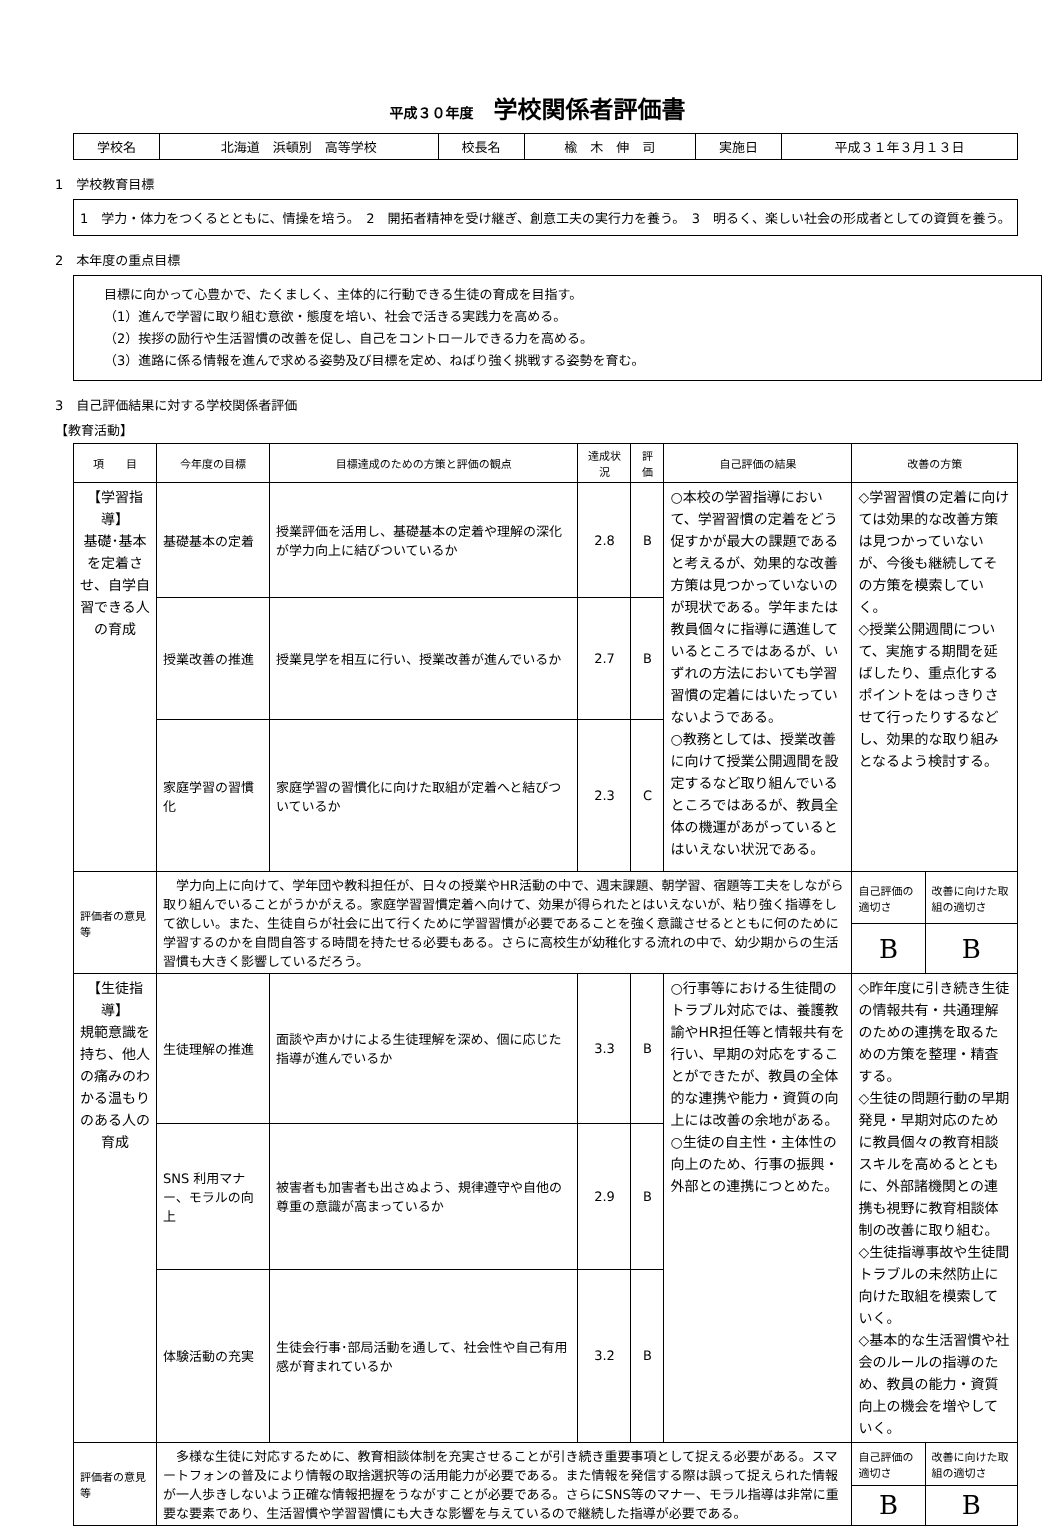平成３０年度 学校関係者評価書
| 学校名 | 北海道 浜頓別 高等学校 | 校長名 | 楡 木 伸 司 | 実施日 | 平成３１年３月１３日 |
1　学校教育目標
1　学力・体力をつくるとともに、情操を培う。　2　開拓者精神を受け継ぎ、創意工夫の実行力を養う。　3　明るく、楽しい社会の形成者としての資質を養う。
2　本年度の重点目標
目標に向かって心豊かで、たくましく、主体的に行動できる生徒の育成を目指す。
（1）進んで学習に取り組む意欲・態度を培い、社会で活きる実践力を高める。
（2）挨拶の励行や生活習慣の改善を促し、自己をコントロールできる力を高める。
（3）進路に係る情報を進んで求める姿勢及び目標を定め、ねばり強く挑戦する姿勢を育む。
3　自己評価結果に対する学校関係者評価
【教育活動】
| 項 目 | 今年度の目標 | 目標達成のための方策と評価の観点 | 達成状況 | 評価 | 自己評価の結果 | 改善の方策 | |
| --- | --- | --- | --- | --- | --- | --- | --- |
| 【学習指導】 基礎･基本を定着させ、自学自習できる人の育成 | 基礎基本の定着 | 授業評価を活用し、基礎基本の定着や理解の深化が学力向上に結びついているか | 2.8 | B | ○本校の学習指導において、学習習慣の定着をどう促すかが最大の課題であると考えるが、効果的な改善方策は見つかっていないのが現状である。学年または教員個々に指導に邁進しているところではあるが、いずれの方法においても学習習慣の定着にはいたっていないようである。 ○教務としては、授業改善に向けて授業公開週間を設定するなど取り組んでいるところではあるが、教員全体の機運があがっているとはいえない状況である。 | ◇学習習慣の定着に向けては効果的な改善方策は見つかっていないが、今後も継続してその方策を模索していく。 ◇授業公開週間について、実施する期間を延ばしたり、重点化するポイントをはっきりさせて行ったりするなどし、効果的な取り組みとなるよう検討する。 | |
| | 授業改善の推進 | 授業見学を相互に行い、授業改善が進んでいるか | 2.7 | B | | | |
| | 家庭学習の習慣化 | 家庭学習の習慣化に向けた取組が定着へと結びついているか | 2.3 | C | | | |
| 評価者の意見等 | 学力向上に向けて、学年団や教科担任が、日々の授業やHR活動の中で、週末課題、朝学習、宿題等工夫をしながら取り組んでいることがうかがえる。家庭学習習慣定着へ向けて、効果が得られたとはいえないが、粘り強く指導をして欲しい。また、生徒自らが社会に出て行くために学習習慣が必要であることを強く意識させるとともに何のために学習するのかを自問自答する時間を持たせる必要もある。さらに高校生が幼稚化する流れの中で、幼少期からの生活習慣も大きく影響しているだろう。 | | | | | 自己評価の適切さ | 改善に向けた取組の適切さ |
| | | | | | | B | B |
| 【生徒指導】 規範意識を持ち、他人の痛みのわかる温もりのある人の育成 | 生徒理解の推進 | 面談や声かけによる生徒理解を深め、個に応じた指導が進んでいるか | 3.3 | B | ○行事等における生徒間のトラブル対応では、養護教諭やHR担任等と情報共有を行い、早期の対応をすることができたが、教員の全体的な連携や能力・資質の向上には改善の余地がある。 ○生徒の自主性・主体性の向上のため、行事の振興・外部との連携につとめた。 | ◇昨年度に引き続き生徒の情報共有・共通理解のための連携を取るための方策を整理・精査する。 ◇生徒の問題行動の早期発見・早期対応のために教員個々の教育相談スキルを高めるとともに、外部諸機関との連携も視野に教育相談体制の改善に取り組む。 ◇生徒指導事故や生徒間トラブルの未然防止に向けた取組を模索していく。 ◇基本的な生活習慣や社会のルールの指導のため、教員の能力・資質向上の機会を増やしていく。 | |
| | SNS 利用マナー、モラルの向上 | 被害者も加害者も出さぬよう、規律遵守や自他の尊重の意識が高まっているか | 2.9 | B | | | |
| | 体験活動の充実 | 生徒会行事･部局活動を通して、社会性や自己有用感が育まれているか | 3.2 | B | | | |
| 評価者の意見等 | 多様な生徒に対応するために、教育相談体制を充実させることが引き続き重要事項として捉える必要がある。スマートフォンの普及により情報の取捨選択等の活用能力が必要である。また情報を発信する際は誤って捉えられた情報が一人歩きしないよう正確な情報把握をうながすことが必要である。さらにSNS等のマナー、モラル指導は非常に重要な要素であり、生活習慣や学習習慣にも大きな影響を与えているので継続した指導が必要である。 | | | | | 自己評価の適切さ | 改善に向けた取組の適切さ |
| | | | | | | B | B |